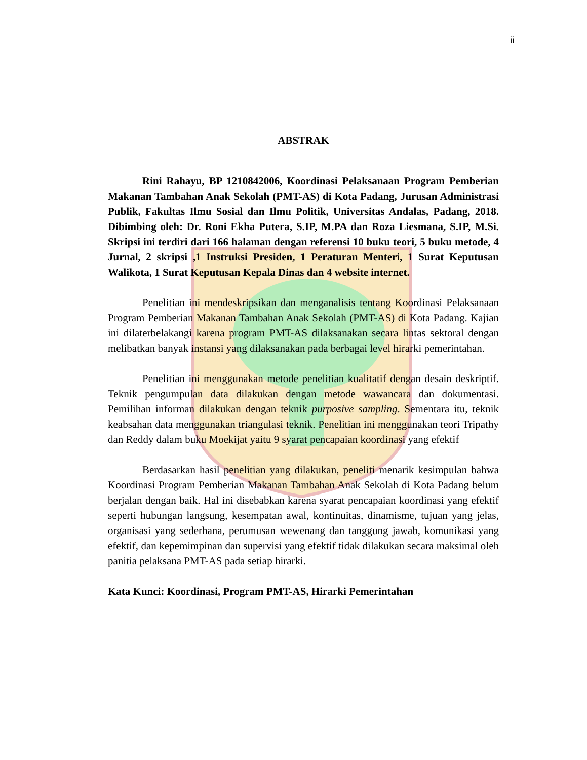ii
ABSTRAK
Rini Rahayu, BP 1210842006, Koordinasi Pelaksanaan Program Pemberian Makanan Tambahan Anak Sekolah (PMT-AS) di Kota Padang, Jurusan Administrasi Publik, Fakultas Ilmu Sosial dan Ilmu Politik, Universitas Andalas, Padang, 2018. Dibimbing oleh: Dr. Roni Ekha Putera, S.IP, M.PA dan Roza Liesmana, S.IP, M.Si. Skripsi ini terdiri dari 166 halaman dengan referensi 10 buku teori, 5 buku metode, 4 Jurnal, 2 skripsi ,1 Instruksi Presiden, 1 Peraturan Menteri, 1 Surat Keputusan Walikota, 1 Surat Keputusan Kepala Dinas dan 4 website internet.
Penelitian ini mendeskripsikan dan menganalisis tentang Koordinasi Pelaksanaan Program Pemberian Makanan Tambahan Anak Sekolah (PMT-AS) di Kota Padang. Kajian ini dilaterbelakangi karena program PMT-AS dilaksanakan secara lintas sektoral dengan melibatkan banyak instansi yang dilaksanakan pada berbagai level hirarki pemerintahan.
Penelitian ini menggunakan metode penelitian kualitatif dengan desain deskriptif. Teknik pengumpulan data dilakukan dengan metode wawancara dan dokumentasi. Pemilihan informan dilakukan dengan teknik purposive sampling. Sementara itu, teknik keabsahan data menggunakan triangulasi teknik. Penelitian ini menggunakan teori Tripathy dan Reddy dalam buku Moekijat yaitu 9 syarat pencapaian koordinasi yang efektif
Berdasarkan hasil penelitian yang dilakukan, peneliti menarik kesimpulan bahwa Koordinasi Program Pemberian Makanan Tambahan Anak Sekolah di Kota Padang belum berjalan dengan baik. Hal ini disebabkan karena syarat pencapaian koordinasi yang efektif seperti hubungan langsung, kesempatan awal, kontinuitas, dinamisme, tujuan yang jelas, organisasi yang sederhana, perumusan wewenang dan tanggung jawab, komunikasi yang efektif, dan kepemimpinan dan supervisi yang efektif tidak dilakukan secara maksimal oleh panitia pelaksana PMT-AS pada setiap hirarki.
Kata Kunci: Koordinasi, Program PMT-AS, Hirarki Pemerintahan